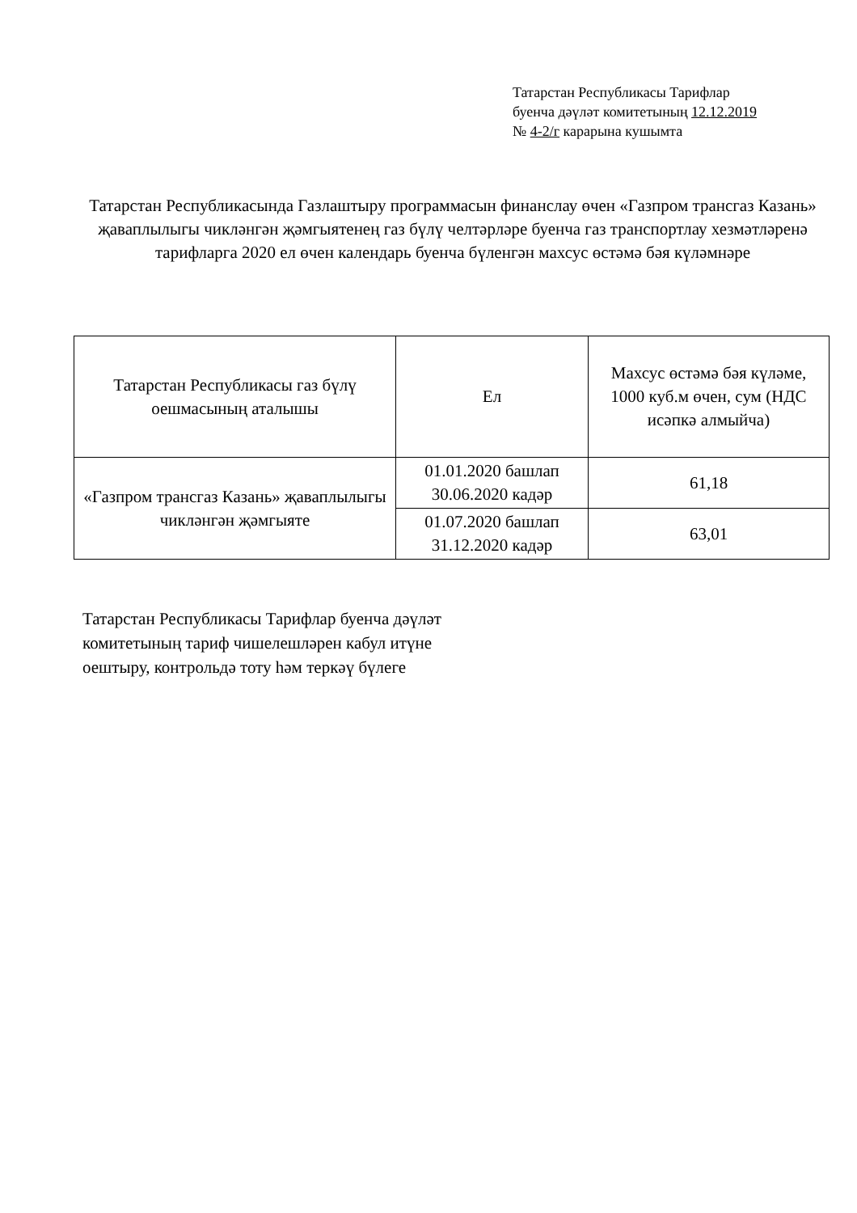Татарстан Республикасы Тарифлар
буенча дәүләт комитетының 12.12.2019
№ 4-2/г карарына кушымта
Татарстан Республикасында Газлаштыру программасын финанслау өчен «Газпром трансгаз Казань» җаваплылыгы чикләнгән җәмгыятенең газ бүлү челтәрләре буенча газ транспортлау хезмәтләренә тарифларга 2020 ел өчен календарь буенча бүленгән махсус өстәмә бәя күләмнәре
| Татарстан Республикасы газ бүлү оешмасының аталышы | Ел | Махсус өстәмә бәя күләме, 1000 куб.м өчен, сум (НДС исәпкә алмыйча) |
| --- | --- | --- |
| «Газпром трансгаз Казань» җаваплылыгы чикләнгән җәмгыяте | 01.01.2020 башлап 30.06.2020 кадәр | 61,18 |
| | 01.07.2020 башлап 31.12.2020 кадәр | 63,01 |
Татарстан Республикасы Тарифлар буенча дәүләт
комитетының тариф чишелешләрен кабул итүне
оештыру, контрольдә тоту һәм теркәү бүлеге